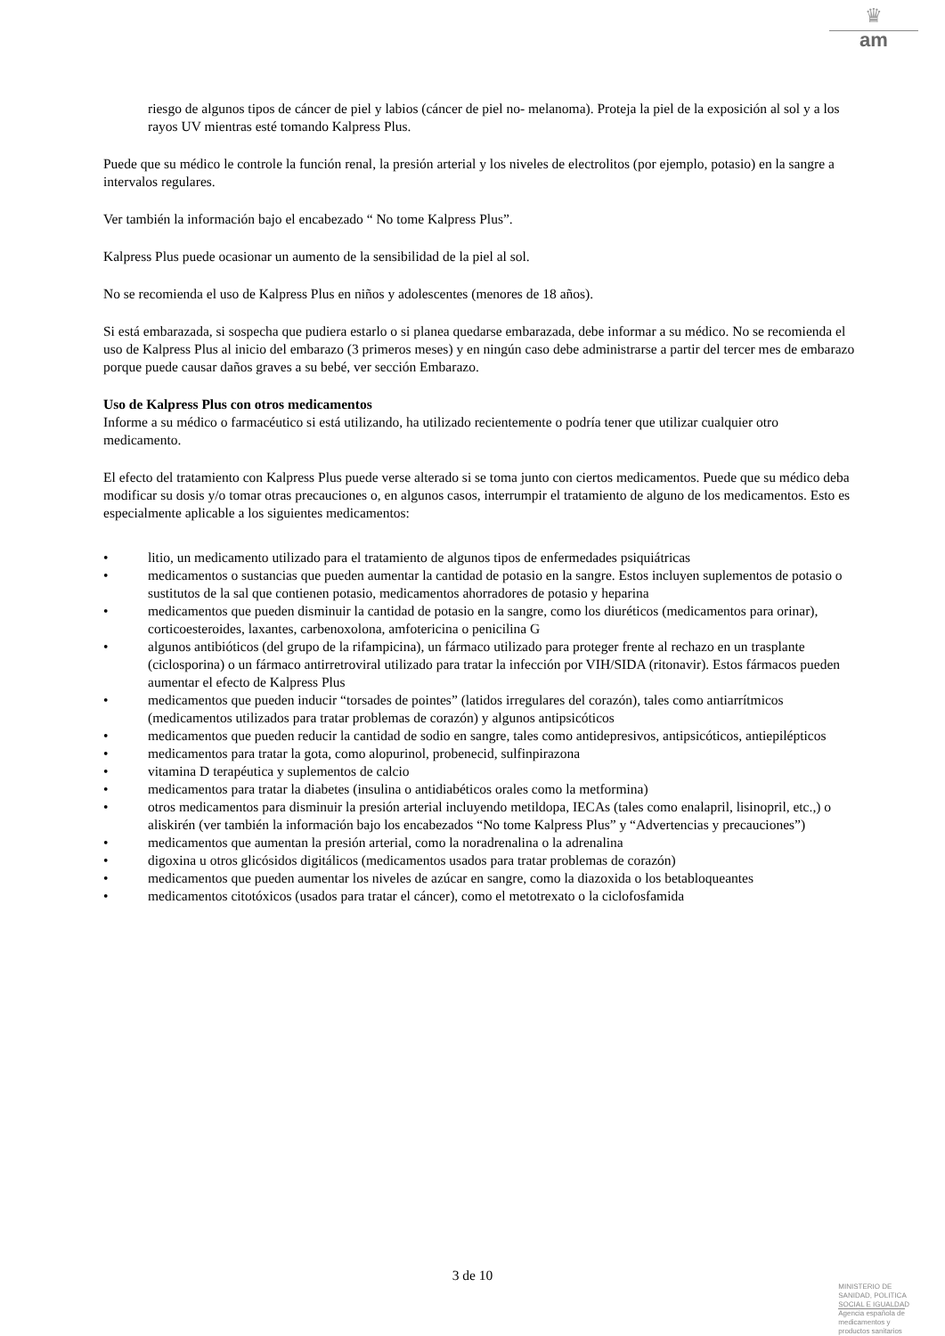♛
am
riesgo de algunos tipos de cáncer de piel y labios (cáncer de piel no- melanoma). Proteja la piel de la exposición al sol y a los rayos UV mientras esté tomando Kalpress Plus.
Puede que su médico le controle la función renal, la presión arterial y los niveles de electrolitos (por ejemplo, potasio) en la sangre a intervalos regulares.
Ver también la información bajo el encabezado “ No tome Kalpress Plus”.
Kalpress Plus puede ocasionar un aumento de la sensibilidad de la piel al sol.
No se recomienda el uso de Kalpress Plus en niños y adolescentes (menores de 18 años).
Si está embarazada, si sospecha que pudiera estarlo o si planea quedarse embarazada, debe informar a su médico. No se recomienda el uso de Kalpress Plus al inicio del embarazo (3 primeros meses) y en ningún caso debe administrarse a partir del tercer mes de embarazo porque puede causar daños graves a su bebé, ver sección Embarazo.
Uso de Kalpress Plus con otros medicamentos
Informe a su médico o farmacéutico si está utilizando, ha utilizado recientemente o podría tener que utilizar cualquier otro medicamento.
El efecto del tratamiento con Kalpress Plus puede verse alterado si se toma junto con ciertos medicamentos. Puede que su médico deba modificar su dosis y/o tomar otras precauciones o, en algunos casos, interrumpir el tratamiento de alguno de los medicamentos. Esto es especialmente aplicable a los siguientes medicamentos:
• litio, un medicamento utilizado para el tratamiento de algunos tipos de enfermedades psiquiátricas
• medicamentos o sustancias que pueden aumentar la cantidad de potasio en la sangre. Estos incluyen suplementos de potasio o sustitutos de la sal que contienen potasio, medicamentos ahorradores de potasio y heparina
• medicamentos que pueden disminuir la cantidad de potasio en la sangre, como los diuréticos (medicamentos para orinar), corticoesteroides, laxantes, carbenoxolona, amfotericina o penicilina G
• algunos antibióticos (del grupo de la rifampicina), un fármaco utilizado para proteger frente al rechazo en un trasplante (ciclosporina) o un fármaco antirretroviral utilizado para tratar la infección por VIH/SIDA (ritonavir). Estos fármacos pueden aumentar el efecto de Kalpress Plus
• medicamentos que pueden inducir “torsades de pointes” (latidos irregulares del corazón), tales como antiarrítmicos (medicamentos utilizados para tratar problemas de corazón) y algunos antipsicóticos
• medicamentos que pueden reducir la cantidad de sodio en sangre, tales como antidepresivos, antipsicóticos, antiepilépticos
• medicamentos para tratar la gota, como alopurinol, probenecid, sulfinpirazona
• vitamina D terapéutica y suplementos de calcio
• medicamentos para tratar la diabetes (insulina o antidiabéticos orales como la metformina)
• otros medicamentos para disminuir la presión arterial incluyendo metildopa, IECAs (tales como enalapril, lisinopril, etc.,) o aliskirén (ver también la información bajo los encabezados “No tome Kalpress Plus” y “Advertencias y precauciones”)
• medicamentos que aumentan la presión arterial, como la noradrenalina o la adrenalina
• digoxina u otros glicósidos digitálicos (medicamentos usados para tratar problemas de corazón)
• medicamentos que pueden aumentar los niveles de azúcar en sangre, como la diazoxida o los betabloqueantes
• medicamentos citotóxicos (usados para tratar el cáncer), como el metotrexato o la ciclofosfamida
3 de 10
MINISTERIO DE
SANIDAD, POLITICA
SOCIAL E IGUALDAD
Agencia española de
medicamentos y
productos sanitarios